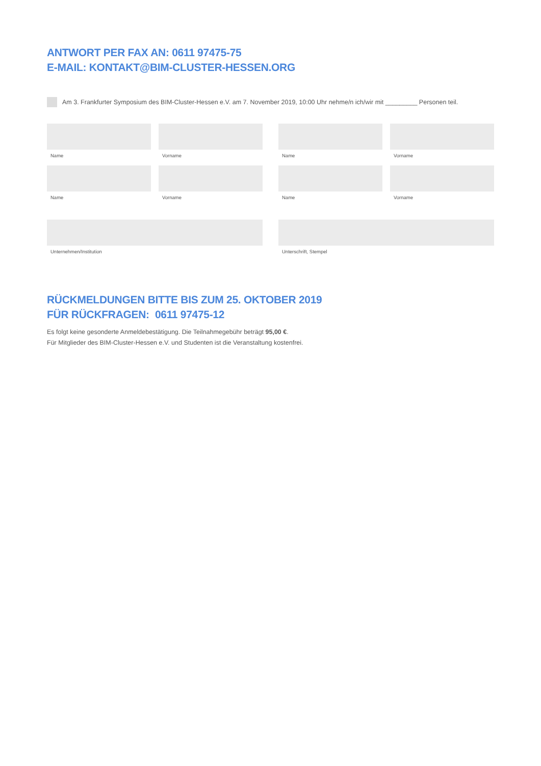ANTWORT PER FAX AN: 0611 97475-75
E-MAIL: KONTAKT@BIM-CLUSTER-HESSEN.ORG
Am 3. Frankfurter Symposium des BIM-Cluster-Hessen e.V. am 7. November 2019, 10:00 Uhr nehme/n ich/wir mit _________ Personen teil.
Name
Vorname
Name
Vorname
Name
Vorname
Name
Vorname
Unternehmen/Institution Unterschrift, Stempel
RÜCKMELDUNGEN BITTE BIS ZUM 25. OKTOBER 2019
FÜR RÜCKFRAGEN: 0611 97475-12
Es folgt keine gesonderte Anmeldebestätigung. Die Teilnahmegebühr beträgt 95,00 €.
Für Mitglieder des BIM-Cluster-Hessen e.V. und Studenten ist die Veranstaltung kostenfrei.